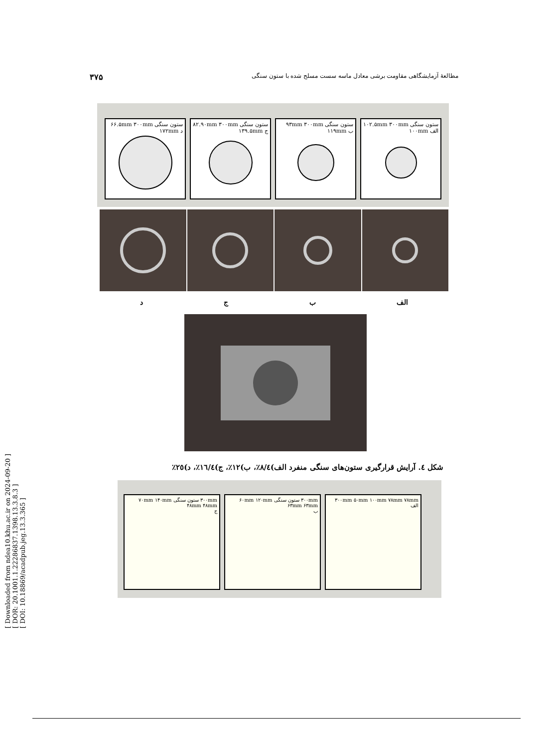[ Downloaded from ndea10.khu.ac.ir on 2024-09-20 ]
[ DOR: 20.1001.1.22286837.1398.13.3.8.3 ]
[ DOI: 10.18869/acadpub.jeg.13.3.365 ]
۳۷۵ مطالعهٔ آزمایشگاهی مقاومت برشی معادل ماسه سست مسلح شده با ستون سنگی
ستون سنگی ۱۰۲.۵mm ۳۰۰mm
الف ۱۰۰mm
ستون سنگی ۹۳mm ۳۰۰mm
ب ۱۱۹mm
ستون سنگی ۸۲.۹۰mm ۳۰۰mm
ج ۱۳۹.۵mm
ستون سنگی ۶۶.۵mm ۳۰۰mm
د ۱۷۲mm
الف ب ج د
شکل ٤. آرایش قرارگیری ستون‌های سنگی منفرد الف)٨/٤٪، ب)١٢٪، ج)١٦/٤٪، د)٢٥٪
۳۰۰mm ۵۰mm ۱۰۰mm ۷۸mm ۷۸mm
الف
۳۰۰mm ستون سنگی ۶۰mm ۱۲۰mm ۶۳mm ۶۳mm
ب
۳۰۰mm ستون سنگی ۷۰mm ۱۴۰mm ۴۸mm ۴۸mm
ج